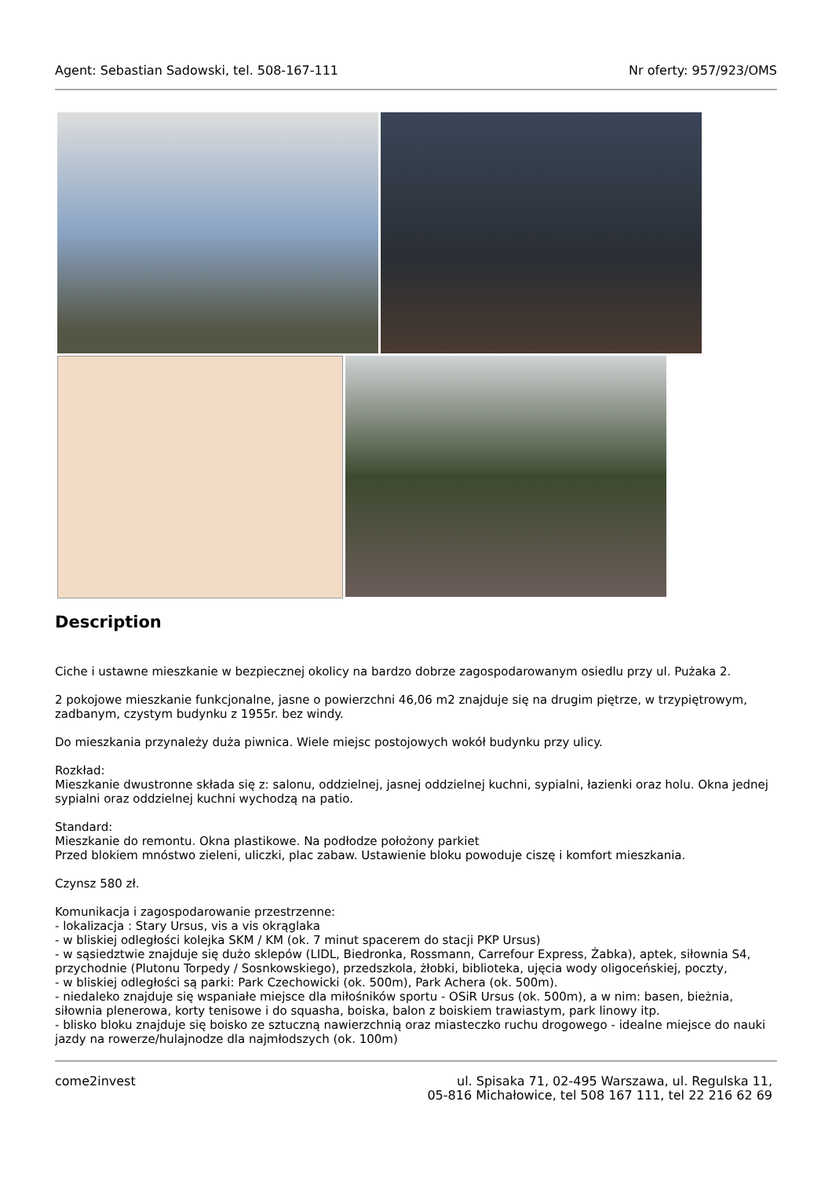Agent: Sebastian Sadowski, tel. 508-167-111 Nr oferty: 957/923/OMS
Description
Ciche i ustawne mieszkanie w bezpiecznej okolicy na bardzo dobrze zagospodarowanym osiedlu przy ul. Pużaka 2.
2 pokojowe mieszkanie funkcjonalne, jasne o powierzchni 46,06 m2 znajduje się na drugim piętrze, w trzypiętrowym, zadbanym, czystym budynku z 1955r. bez windy.
Do mieszkania przynależy duża piwnica. Wiele miejsc postojowych wokół budynku przy ulicy.
Rozkład:
Mieszkanie dwustronne składa się z: salonu, oddzielnej, jasnej oddzielnej kuchni, sypialni, łazienki oraz holu. Okna jednej sypialni oraz oddzielnej kuchni wychodzą na patio.
Standard:
Mieszkanie do remontu. Okna plastikowe. Na podłodze położony parkiet
Przed blokiem mnóstwo zieleni, uliczki, plac zabaw. Ustawienie bloku powoduje ciszę i komfort mieszkania.
Czynsz 580 zł.
Komunikacja i zagospodarowanie przestrzenne:
- lokalizacja : Stary Ursus, vis a vis okrąglaka
- w bliskiej odległości kolejka SKM / KM (ok. 7 minut spacerem do stacji PKP Ursus)
- w sąsiedztwie znajduje się dużo sklepów (LIDL, Biedronka, Rossmann, Carrefour Express, Żabka), aptek, siłownia S4, przychodnie (Plutonu Torpedy / Sosnkowskiego), przedszkola, żłobki, biblioteka, ujęcia wody oligoceńskiej, poczty,
- w bliskiej odległości są parki: Park Czechowicki (ok. 500m), Park Achera (ok. 500m).
- niedaleko znajduje się wspaniałe miejsce dla miłośników sportu - OSiR Ursus (ok. 500m), a w nim: basen, bieżnia, siłownia plenerowa, korty tenisowe i do squasha, boiska, balon z boiskiem trawiastym, park linowy itp.
- blisko bloku znajduje się boisko ze sztuczną nawierzchnią oraz miasteczko ruchu drogowego - idealne miejsce do nauki jazdy na rowerze/hulajnodze dla najmłodszych (ok. 100m)
come2invest ul. Spisaka 71, 02-495 Warszawa, ul. Regulska 11,
05-816 Michałowice, tel 508 167 111, tel 22 216 62 69